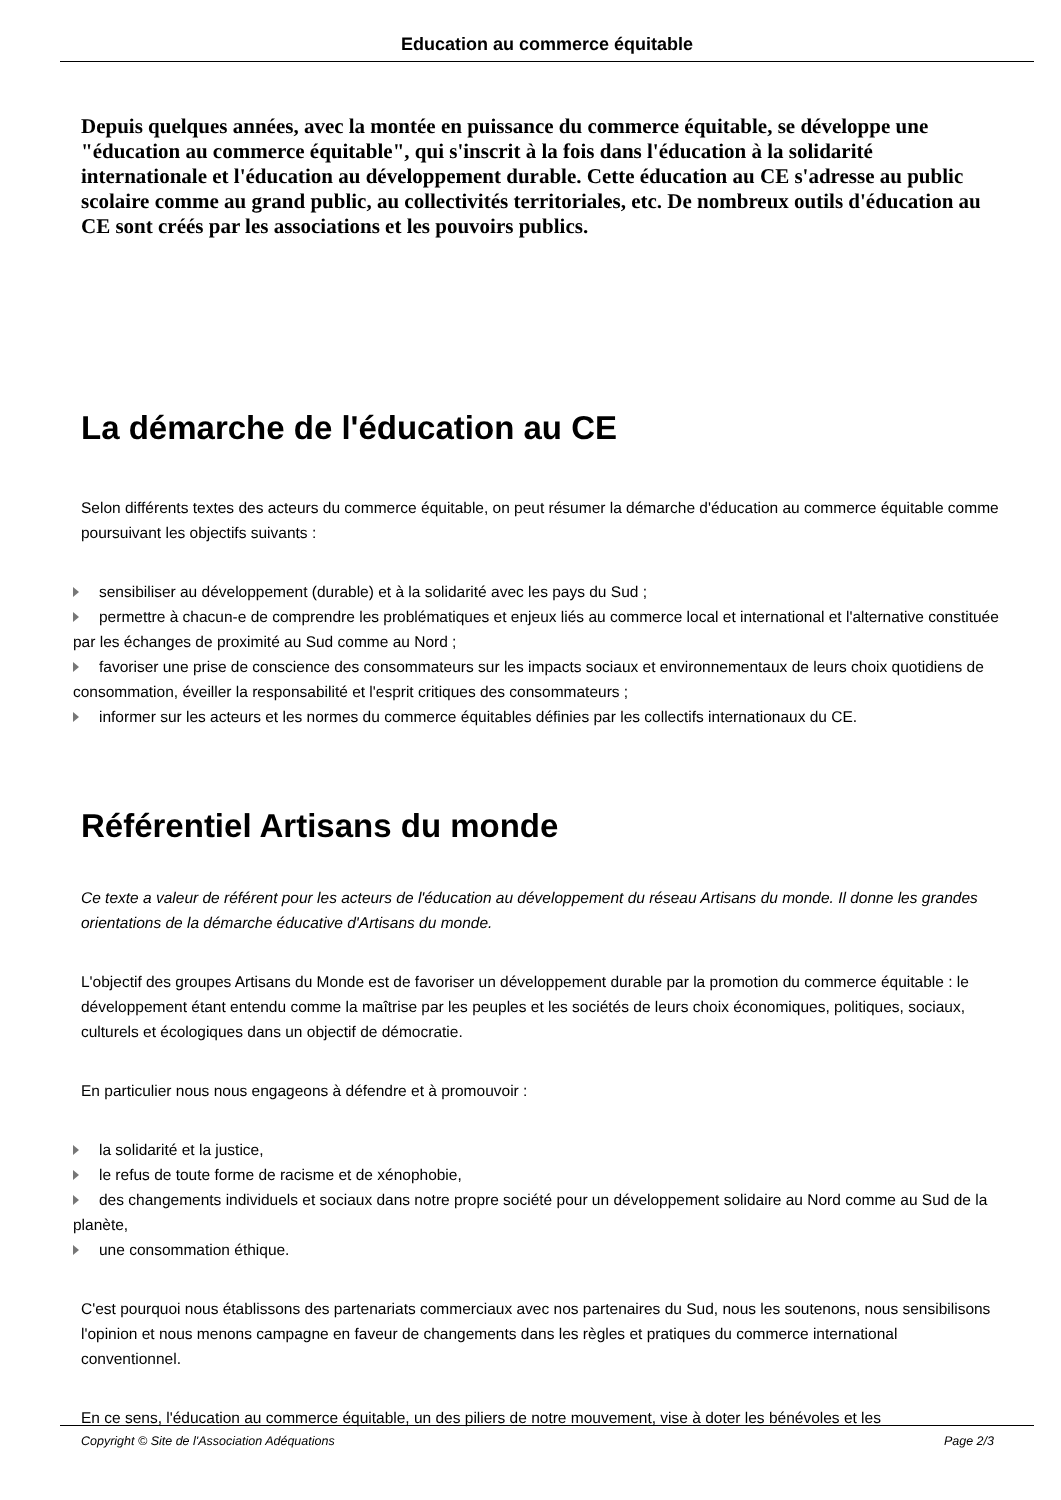Education au commerce équitable
Depuis quelques années, avec la montée en puissance du commerce équitable, se développe une "éducation au commerce équitable", qui s'inscrit à la fois dans l'éducation à la solidarité internationale et l'éducation au développement durable. Cette éducation au CE s'adresse au public scolaire comme au grand public, au collectivités territoriales, etc. De nombreux outils d'éducation au CE sont créés par les associations et les pouvoirs publics.
La démarche de l'éducation au CE
Selon différents textes des acteurs du commerce équitable, on peut résumer la démarche d'éducation au commerce équitable comme poursuivant les objectifs suivants :
sensibiliser au développement (durable) et à la solidarité avec les pays du Sud ;
permettre à chacun-e de comprendre les problématiques et enjeux liés au commerce local et international et l'alternative constituée par les échanges de proximité au Sud comme au Nord ;
favoriser une prise de conscience des consommateurs sur les impacts sociaux et environnementaux de leurs choix quotidiens de consommation, éveiller la responsabilité et l'esprit critiques des consommateurs ;
informer sur les acteurs et les normes du commerce équitables définies par les collectifs internationaux du CE.
Référentiel Artisans du monde
Ce texte a valeur de référent pour les acteurs de l'éducation au développement du réseau Artisans du monde. Il donne les grandes orientations de la démarche éducative d'Artisans du monde.
L'objectif des groupes Artisans du Monde est de favoriser un développement durable par la promotion du commerce équitable : le développement étant entendu comme la maîtrise par les peuples et les sociétés de leurs choix économiques, politiques, sociaux, culturels et écologiques dans un objectif de démocratie.
En particulier nous nous engageons à défendre et à promouvoir :
la solidarité et la justice,
le refus de toute forme de racisme et de xénophobie,
des changements individuels et sociaux dans notre propre société pour un développement solidaire au Nord comme au Sud de la planète,
une consommation éthique.
C'est pourquoi nous établissons des partenariats commerciaux avec nos partenaires du Sud, nous les soutenons, nous sensibilisons l'opinion et nous menons campagne en faveur de changements dans les règles et pratiques du commerce international conventionnel.
En ce sens, l'éducation au commerce équitable, un des piliers de notre mouvement, vise à doter les bénévoles et les
Copyright © Site de l'Association Adéquations Page 2/3